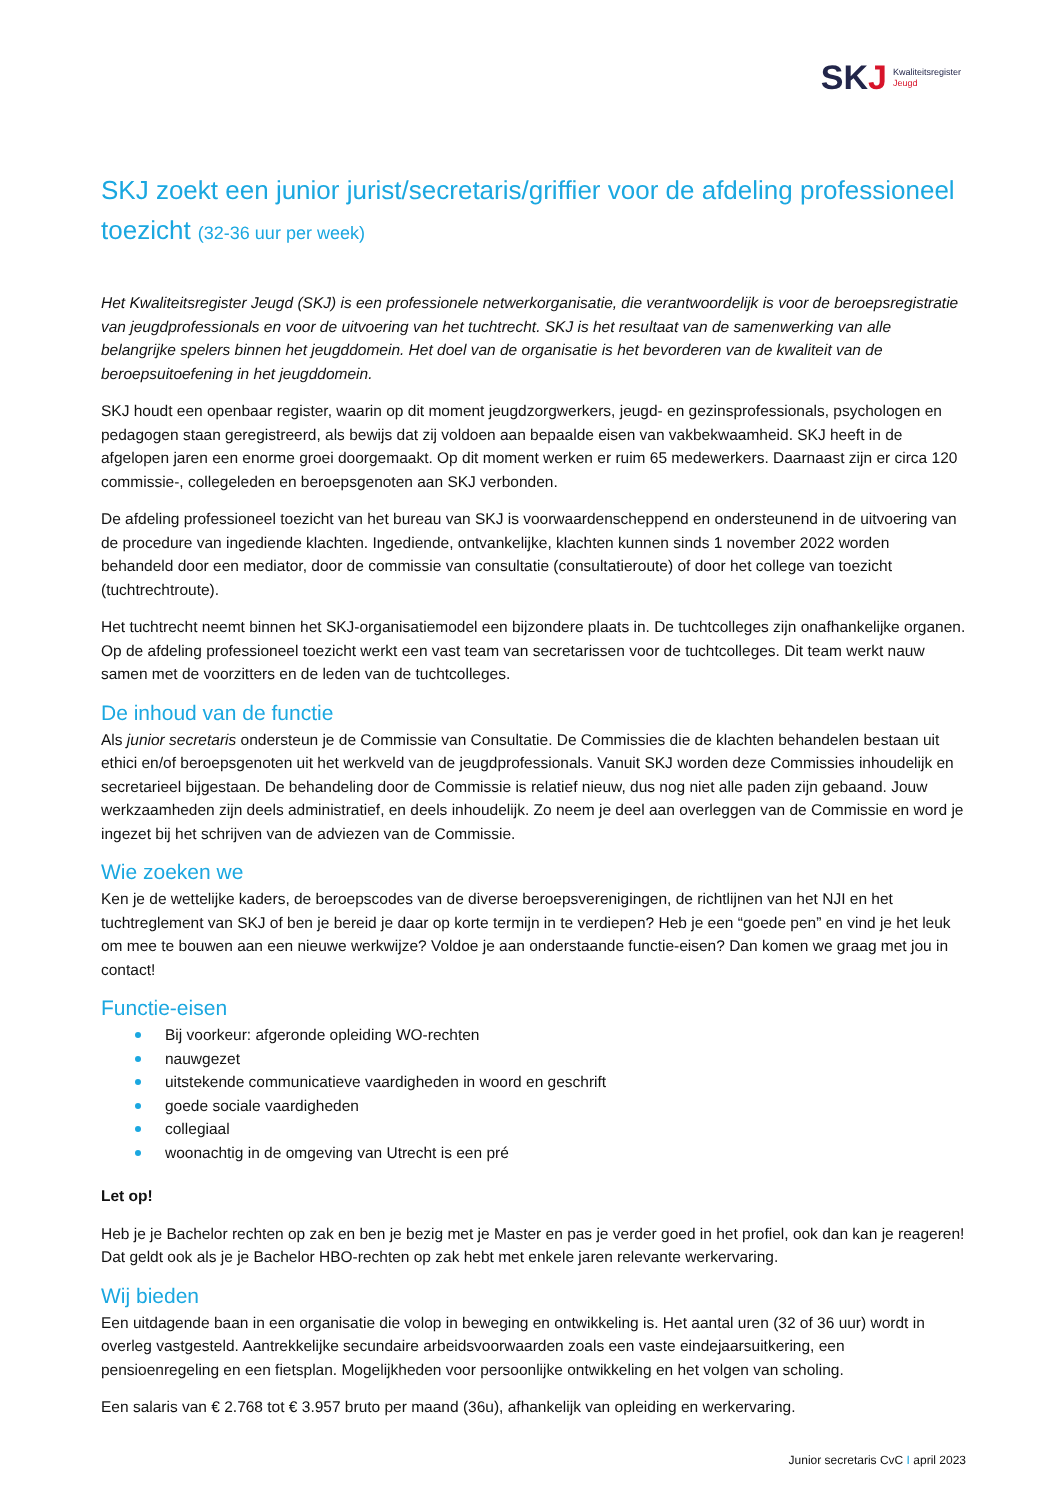SKJ
Kwaliteitsregister
Jeugd
SKJ zoekt een junior jurist/secretaris/griffier voor de afdeling professioneel toezicht (32-36 uur per week)
Het Kwaliteitsregister Jeugd (SKJ) is een professionele netwerkorganisatie, die verantwoordelijk is voor de beroepsregistratie van jeugdprofessionals en voor de uitvoering van het tuchtrecht. SKJ is het resultaat van de samenwerking van alle belangrijke spelers binnen het jeugddomein. Het doel van de organisatie is het bevorderen van de kwaliteit van de beroepsuitoefening in het jeugddomein.
SKJ houdt een openbaar register, waarin op dit moment jeugdzorgwerkers, jeugd- en gezinsprofessionals, psychologen en pedagogen staan geregistreerd, als bewijs dat zij voldoen aan bepaalde eisen van vakbekwaamheid. SKJ heeft in de afgelopen jaren een enorme groei doorgemaakt. Op dit moment werken er ruim 65 medewerkers. Daarnaast zijn er circa 120 commissie-, collegeleden en beroepsgenoten aan SKJ verbonden.
De afdeling professioneel toezicht van het bureau van SKJ is voorwaardenscheppend en ondersteunend in de uitvoering van de procedure van ingediende klachten. Ingediende, ontvankelijke, klachten kunnen sinds 1 november 2022 worden behandeld door een mediator, door de commissie van consultatie (consultatieroute) of door het college van toezicht (tuchtrechtroute).
Het tuchtrecht neemt binnen het SKJ-organisatiemodel een bijzondere plaats in. De tuchtcolleges zijn onafhankelijke organen. Op de afdeling professioneel toezicht werkt een vast team van secretarissen voor de tuchtcolleges. Dit team werkt nauw samen met de voorzitters en de leden van de tuchtcolleges.
De inhoud van de functie
Als junior secretaris ondersteun je de Commissie van Consultatie. De Commissies die de klachten behandelen bestaan uit ethici en/of beroepsgenoten uit het werkveld van de jeugdprofessionals. Vanuit SKJ worden deze Commissies inhoudelijk en secretarieel bijgestaan. De behandeling door de Commissie is relatief nieuw, dus nog niet alle paden zijn gebaand. Jouw werkzaamheden zijn deels administratief, en deels inhoudelijk. Zo neem je deel aan overleggen van de Commissie en word je ingezet bij het schrijven van de adviezen van de Commissie.
Wie zoeken we
Ken je de wettelijke kaders, de beroepscodes van de diverse beroepsverenigingen, de richtlijnen van het NJI en het tuchtreglement van SKJ of ben je bereid je daar op korte termijn in te verdiepen? Heb je een “goede pen” en vind je het leuk om mee te bouwen aan een nieuwe werkwijze? Voldoe je aan onderstaande functie-eisen? Dan komen we graag met jou in contact!
Functie-eisen
Bij voorkeur: afgeronde opleiding WO-rechten
nauwgezet
uitstekende communicatieve vaardigheden in woord en geschrift
goede sociale vaardigheden
collegiaal
woonachtig in de omgeving van Utrecht is een pré
Let op!
Heb je je Bachelor rechten op zak en ben je bezig met je Master en pas je verder goed in het profiel, ook dan kan je reageren! Dat geldt ook als je je Bachelor HBO-rechten op zak hebt met enkele jaren relevante werkervaring.
Wij bieden
Een uitdagende baan in een organisatie die volop in beweging en ontwikkeling is. Het aantal uren (32 of 36 uur) wordt in overleg vastgesteld. Aantrekkelijke secundaire arbeidsvoorwaarden zoals een vaste eindejaarsuitkering, een pensioenregeling en een fietsplan. Mogelijkheden voor persoonlijke ontwikkeling en het volgen van scholing.
Een salaris van € 2.768 tot € 3.957 bruto per maand (36u), afhankelijk van opleiding en werkervaring.
Junior secretaris CvC I april 2023